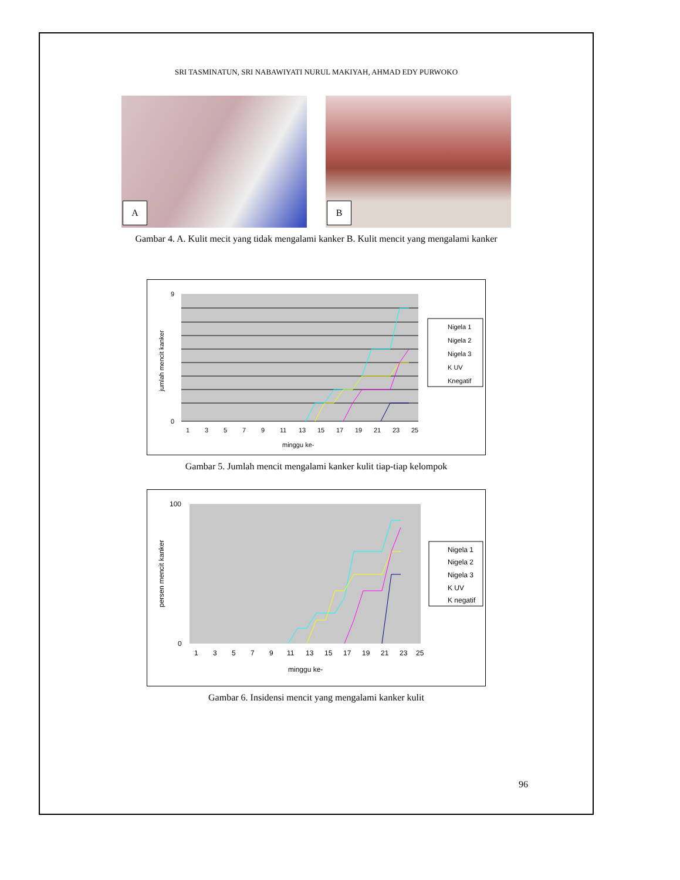SRI TASMINATUN, SRI NABAWIYATI NURUL MAKIYAH, AHMAD EDY PURWOKO
A
B
Gambar 4. A. Kulit mecit yang tidak mengalami kanker B. Kulit mencit yang mengalami kanker
9
0
1
3
5
7
9
11
13
15
17
19
21
23
25
minggu ke-
jumlah mencit kanker
Nigela 1
Nigela 2
Nigela 3
K UV
Knegatif
Gambar 5. Jumlah mencit mengalami kanker kulit tiap-tiap kelompok
100
0
1
3
5
7
9
11
13
15
17
19
21
23
25
minggu ke-
persen mencit kanker
Nigela 1
Nigela 2
Nigela 3
K UV
K negatif
Gambar 6. Insidensi mencit yang mengalami kanker kulit
96